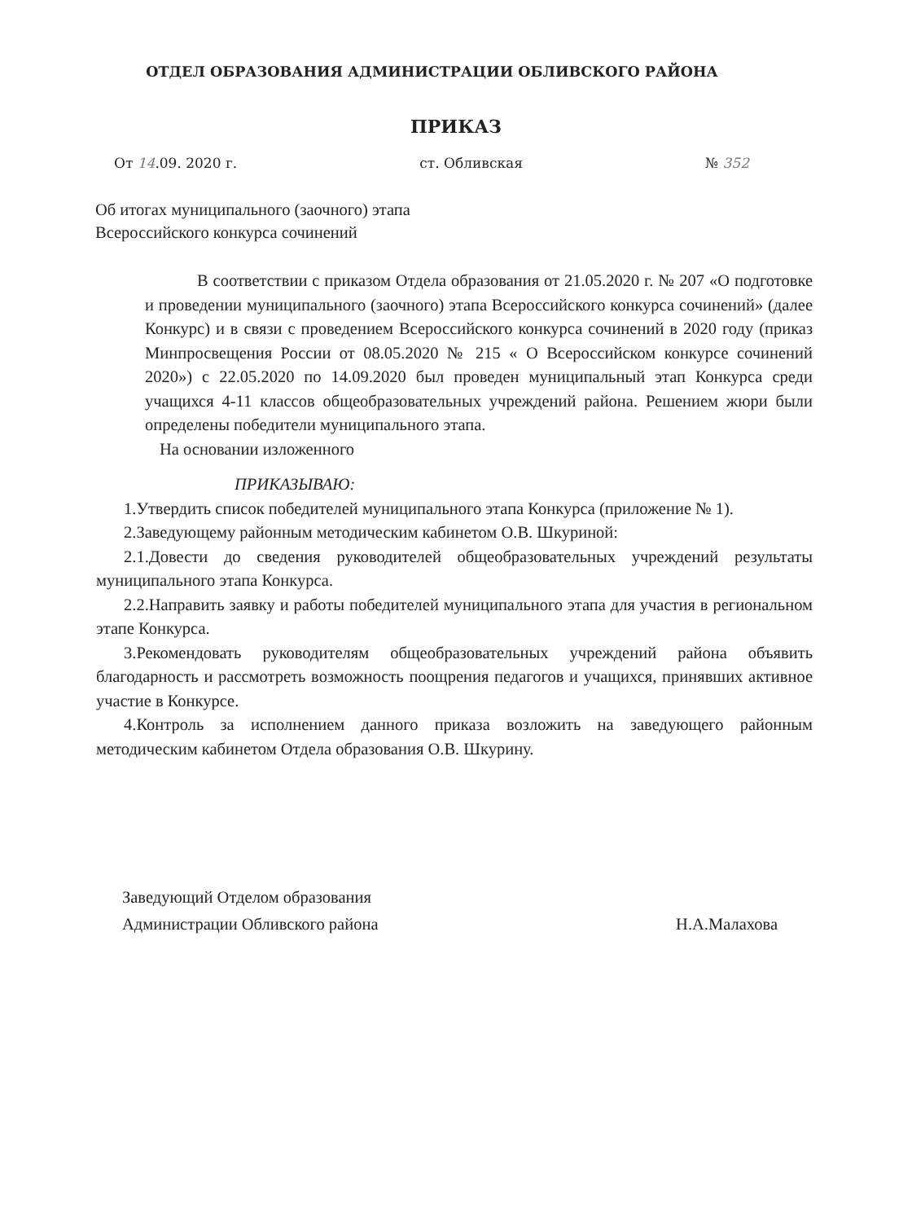ОТДЕЛ ОБРАЗОВАНИЯ АДМИНИСТРАЦИИ ОБЛИВСКОГО РАЙОНА
ПРИКАЗ
От 14.09. 2020 г. ст. Обливская № 352
Об итогах муниципального (заочного) этапа
Всероссийского конкурса сочинений
В соответствии с приказом Отдела образования от 21.05.2020 г. № 207 «О подготовке и проведении муниципального (заочного) этапа Всероссийского конкурса сочинений» (далее Конкурс) и в связи с проведением Всероссийского конкурса сочинений в 2020 году (приказ Минпросвещения России от 08.05.2020 № 215 « О Всероссийском конкурсе сочинений 2020») с 22.05.2020 по 14.09.2020 был проведен муниципальный этап Конкурса среди учащихся 4-11 классов общеобразовательных учреждений района. Решением жюри были определены победители муниципального этапа.
На основании изложенного
ПРИКАЗЫВАЮ:
1.Утвердить список победителей муниципального этапа Конкурса (приложение № 1).
2.Заведующему районным методическим кабинетом О.В. Шкуриной:
2.1.Довести до сведения руководителей общеобразовательных учреждений результаты муниципального этапа Конкурса.
2.2.Направить заявку и работы победителей муниципального этапа для участия в региональном этапе Конкурса.
3.Рекомендовать руководителям общеобразовательных учреждений района объявить благодарность и рассмотреть возможность поощрения педагогов и учащихся, принявших активное участие в Конкурсе.
4.Контроль за исполнением данного приказа возложить на заведующего районным методическим кабинетом Отдела образования О.В. Шкурину.
Заведующий Отделом образования
Администрации Обливского района Н.А.Малахова